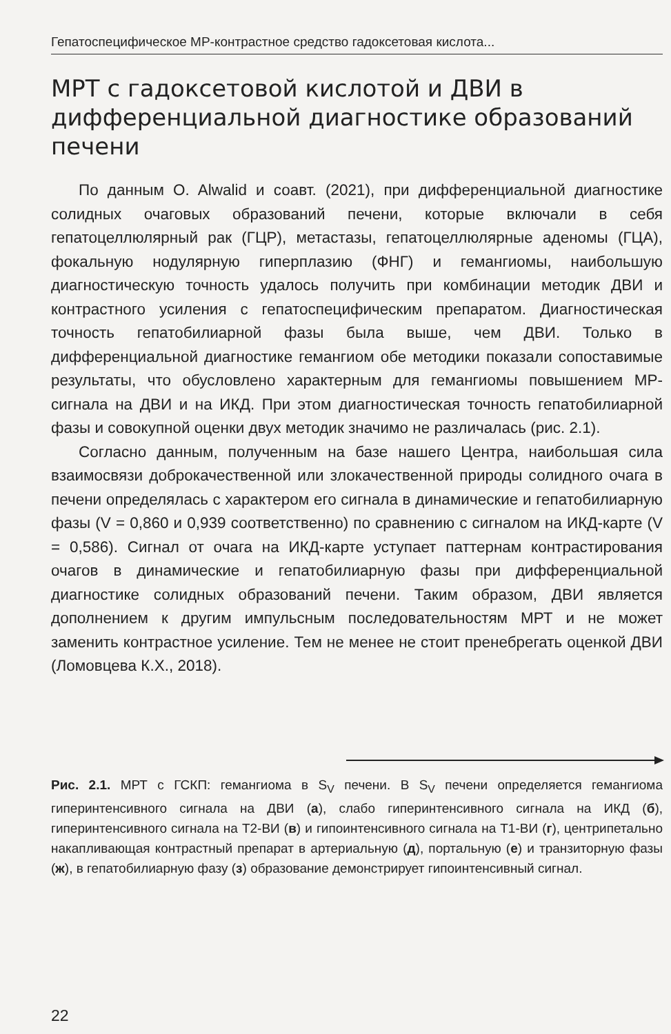Гепатоспецифическое МР-контрастное средство гадоксетовая кислота...
МРТ с гадоксетовой кислотой и ДВИ в дифференциальной диагностике образований печени
По данным O. Alwalid и соавт. (2021), при дифференциальной диагностике солидных очаговых образований печени, которые включали в себя гепатоцеллюлярный рак (ГЦР), метастазы, гепатоцеллюлярные аденомы (ГЦА), фокальную нодулярную гиперплазию (ФНГ) и гемангиомы, наибольшую диагностическую точность удалось получить при комбинации методик ДВИ и контрастного усиления с гепатоспецифическим препаратом. Диагностическая точность гепатобилиарной фазы была выше, чем ДВИ. Только в дифференциальной диагностике гемангиом обе методики показали сопоставимые результаты, что обусловлено характерным для гемангиомы повышением МР-сигнала на ДВИ и на ИКД. При этом диагностическая точность гепатобилиарной фазы и совокупной оценки двух методик значимо не различалась (рис. 2.1).
Согласно данным, полученным на базе нашего Центра, наибольшая сила взаимосвязи доброкачественной или злокачественной природы солидного очага в печени определялась с характером его сигнала в динамические и гепатобилиарную фазы (V = 0,860 и 0,939 соответственно) по сравнению с сигналом на ИКД-карте (V = 0,586). Сигнал от очага на ИКД-карте уступает паттернам контрастирования очагов в динамические и гепатобилиарную фазы при дифференциальной диагностике солидных образований печени. Таким образом, ДВИ является дополнением к другим импульсным последовательностям МРТ и не может заменить контрастное усиление. Тем не менее не стоит пренебрегать оценкой ДВИ (Ломовцева К.Х., 2018).
Рис. 2.1. МРТ с ГСКП: гемангиома в S<sub>V</sub> печени. В S<sub>V</sub> печени определяется гемангиома гиперинтенсивного сигнала на ДВИ (а), слабо гиперинтенсивного сигнала на ИКД (б), гиперинтенсивного сигнала на Т2-ВИ (в) и гипоинтенсивного сигнала на Т1-ВИ (г), центрипетально накапливающая контрастный препарат в артериальную (д), портальную (е) и транзиторную фазы (ж), в гепатобилиарную фазу (з) образование демонстрирует гипоинтенсивный сигнал.
22